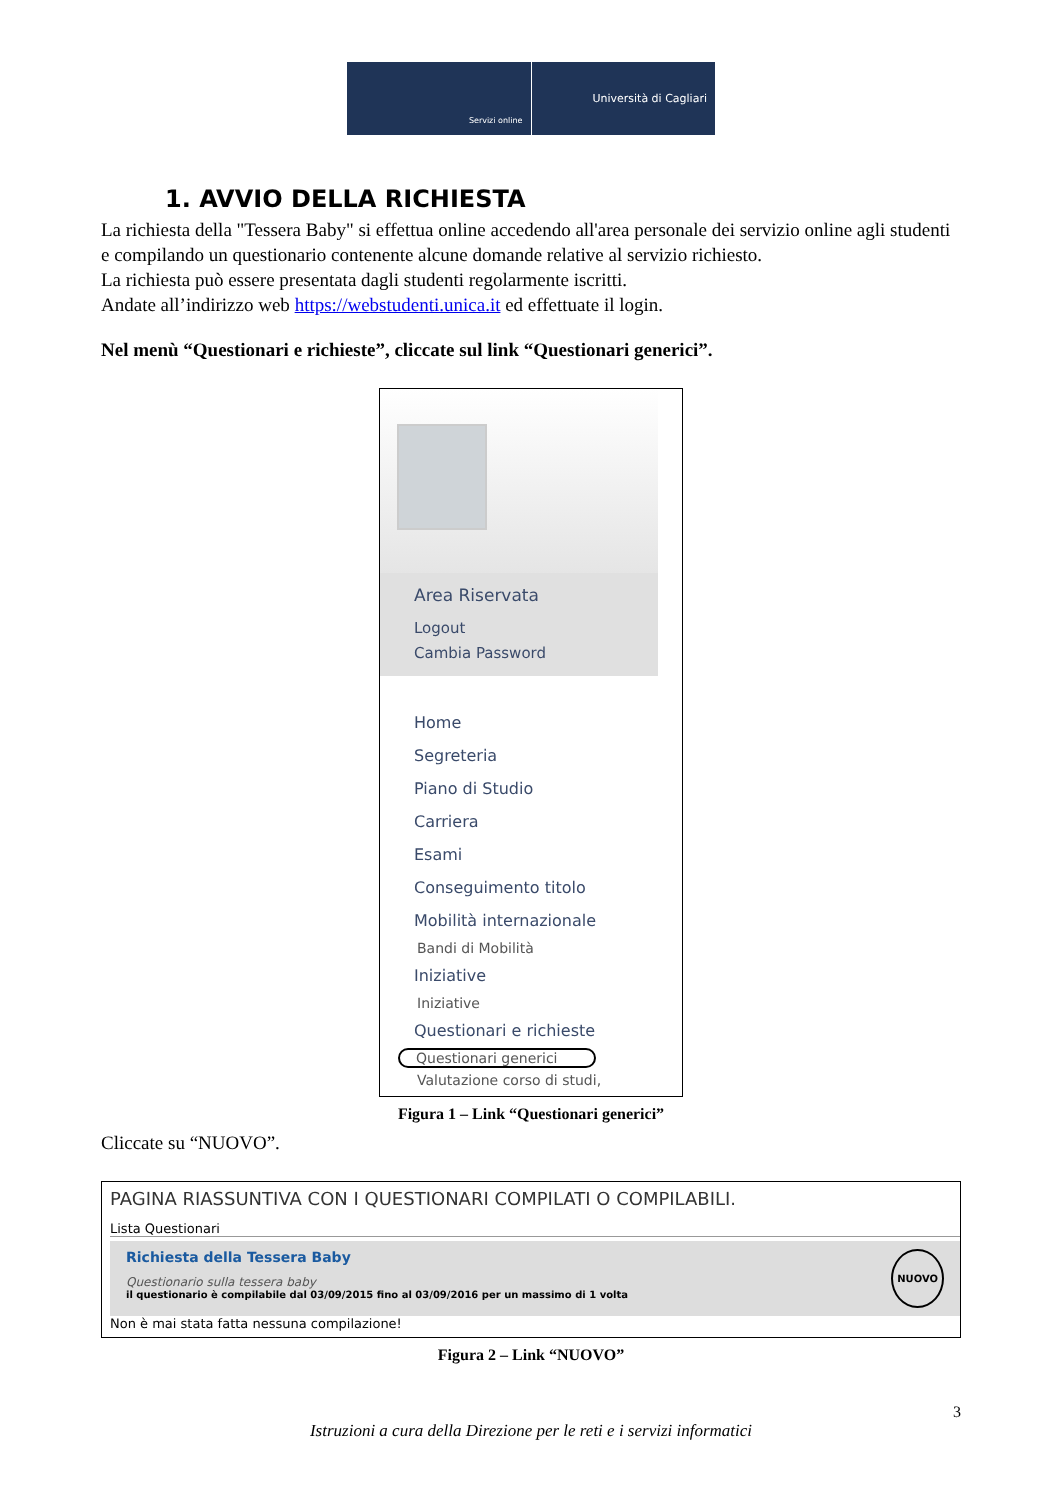Servizi online
Università di Cagliari
1. AVVIO DELLA RICHIESTA
La richiesta della "Tessera Baby" si effettua online accedendo all'area personale dei servizio online agli studenti e compilando un questionario contenente alcune domande relative al servizio richiesto.
La richiesta può essere presentata dagli studenti regolarmente iscritti.
Andate all’indirizzo web https://webstudenti.unica.it ed effettuate il login.
Nel menù “Questionari e richieste”, cliccate sul link “Questionari generici”.
Area Riservata
Logout
Cambia Password
Home
Segreteria
Piano di Studio
Carriera
Esami
Conseguimento titolo
Mobilità internazionale
Bandi di Mobilità
Iniziative
Iniziative
Questionari e richieste
Questionari generici
Valutazione corso di studi,
Figura 1 – Link “Questionari generici”
Cliccate su “NUOVO”.
PAGINA RIASSUNTIVA CON I QUESTIONARI COMPILATI O COMPILABILI.
Lista Questionari
Richiesta della Tessera Baby
Questionario sulla tessera baby
il questionario è compilabile dal 03/09/2015 fino al 03/09/2016 per un massimo di 1 volta
NUOVO
Non è mai stata fatta nessuna compilazione!
Figura 2 – Link “NUOVO”
3
Istruzioni a cura della Direzione per le reti e i servizi informatici